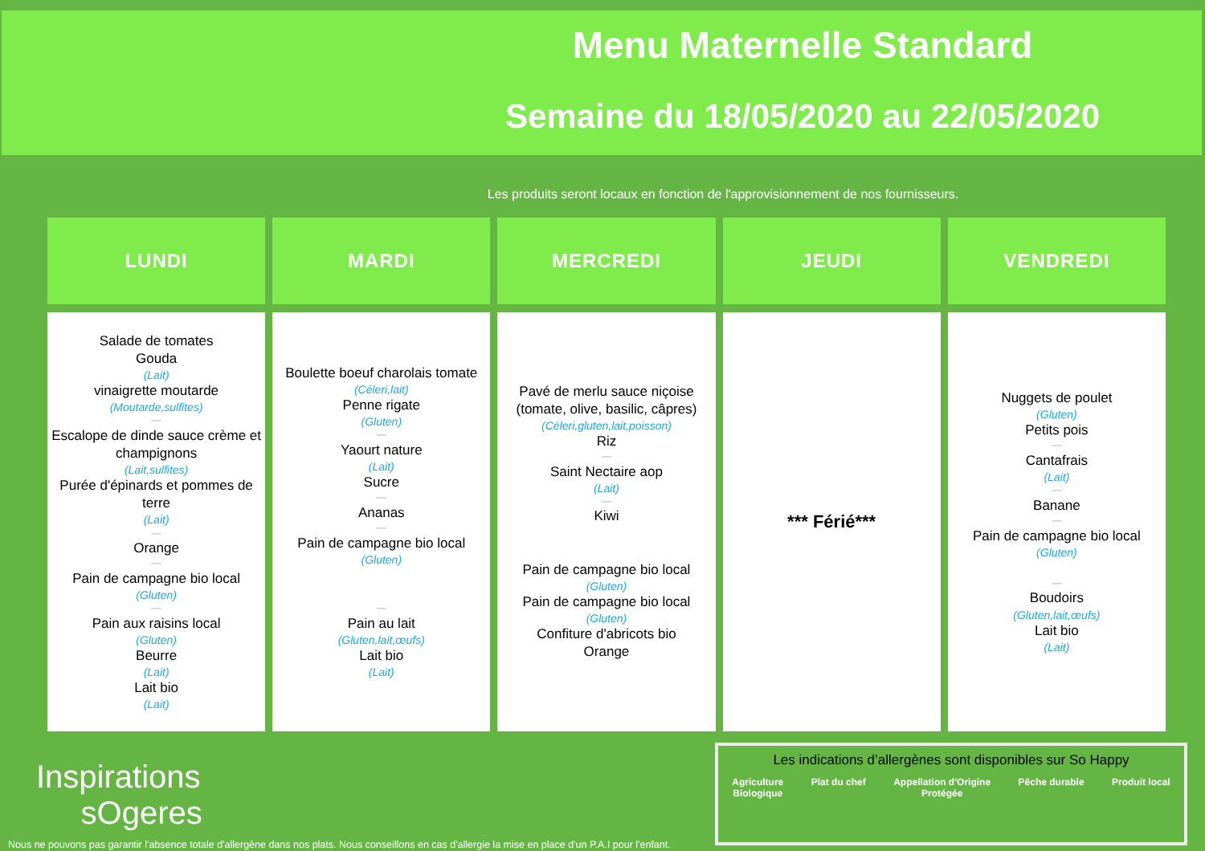Menu Maternelle Standard
Semaine du 18/05/2020 au 22/05/2020
Les produits seront locaux en fonction de l'approvisionnement de nos fournisseurs.
| LUNDI | MARDI | MERCREDI | JEUDI | VENDREDI |
| --- | --- | --- | --- | --- |
| Salade de tomates Gouda (Lait) vinaigrette moutarde (Moutarde,sulfites) — Escalope de dinde sauce crème et champignons (Lait,sulfites) Purée d'épinards et pommes de terre (Lait) — Orange — Pain de campagne bio local (Gluten) — Pain aux raisins local (Gluten) Beurre (Lait) Lait bio (Lait) | Boulette boeuf charolais tomate (Céleri,lait) Penne rigate (Gluten) — Yaourt nature (Lait) Sucre — Ananas — Pain de campagne bio local (Gluten) — Pain au lait (Gluten,lait,œufs) Lait bio (Lait) | Pavé de merlu sauce niçoise (tomate, olive, basilic, câpres) (Céleri,gluten,lait,poisson) Riz — Saint Nectaire aop (Lait) — Kiwi Pain de campagne bio local (Gluten) Pain de campagne bio local (Gluten) Confiture d'abricots bio Orange | *** Férié*** | Nuggets de poulet (Gluten) Petits pois — Cantafrais (Lait) — Banane — Pain de campagne bio local (Gluten) — Boudoirs (Gluten,lait,œufs) Lait bio (Lait) |
Inspirations
sOgeres
Nous ne pouvons pas garantir l'absence totale d'allergène dans nos plats. Nous conseillons en cas d'allergie la mise en place d'un P.A.I pour l'enfant.
Les indications d’allergènes sont disponibles sur So Happy
Agriculture
Biologique Plat du chef Appellation d'Origine
Protégée Pêche durable Produit local